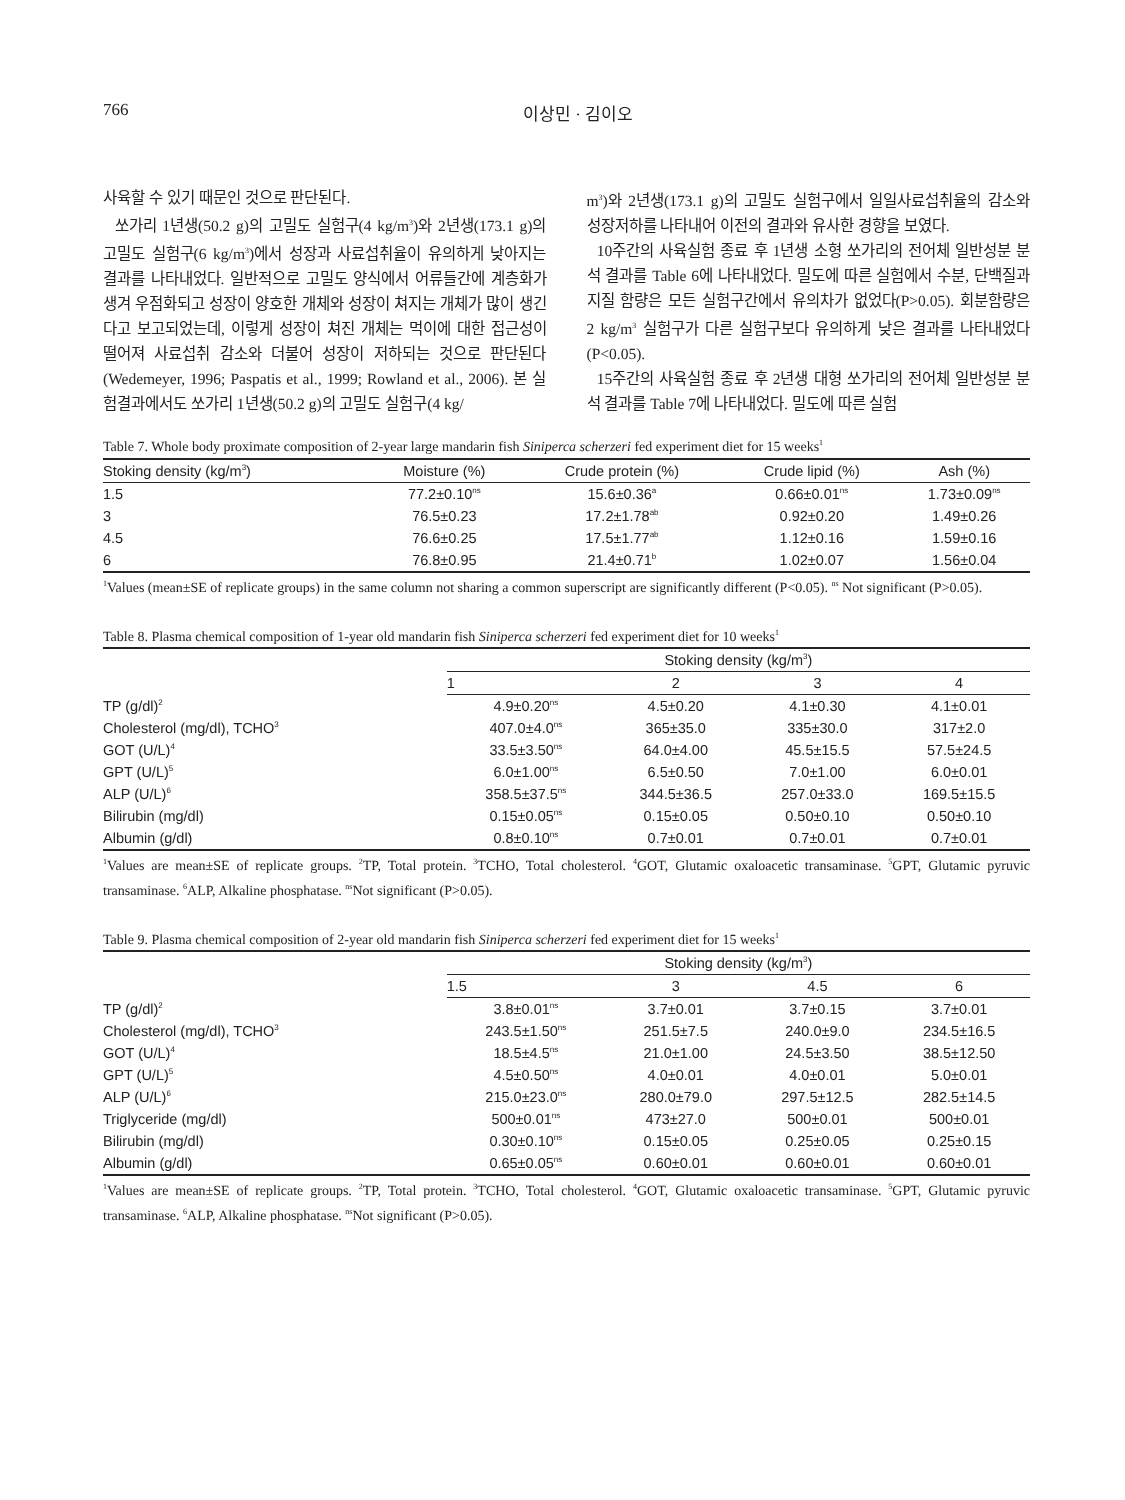766 이상민 · 김이오
사육할 수 있기 때문인 것으로 판단된다.
쏘가리 1년생(50.2 g)의 고밀도 실험구(4 kg/m<sup>3</sup>)와 2년생(173.1 g)의 고밀도 실험구(6 kg/m<sup>3</sup>)에서 성장과 사료섭취율이 유의하게 낮아지는 결과를 나타내었다. 일반적으로 고밀도 양식에서 어류들간에 계층화가 생겨 우점화되고 성장이 양호한 개체와 성장이 쳐지는 개체가 많이 생긴다고 보고되었는데, 이렇게 성장이 쳐진 개체는 먹이에 대한 접근성이 떨어져 사료섭취 감소와 더불어 성장이 저하되는 것으로 판단된다(Wedemeyer, 1996; Paspatis et al., 1999; Rowland et al., 2006). 본 실험결과에서도 쏘가리 1년생(50.2 g)의 고밀도 실험구(4 kg/
m<sup>3</sup>)와 2년생(173.1 g)의 고밀도 실험구에서 일일사료섭취율의 감소와 성장저하를 나타내어 이전의 결과와 유사한 경향을 보였다.
10주간의 사육실험 종료 후 1년생 소형 쏘가리의 전어체 일반성분 분석 결과를 Table 6에 나타내었다. 밀도에 따른 실험에서 수분, 단백질과 지질 함량은 모든 실험구간에서 유의차가 없었다(P>0.05). 회분함량은 2 kg/m<sup>3</sup> 실험구가 다른 실험구보다 유의하게 낮은 결과를 나타내었다(P<0.05).
15주간의 사육실험 종료 후 2년생 대형 쏘가리의 전어체 일반성분 분석 결과를 Table 7에 나타내었다. 밀도에 따른 실험
Table 7. Whole body proximate composition of 2-year large mandarin fish Siniperca scherzeri fed experiment diet for 15 weeks<sup>1</sup>
| Stoking density (kg/m<sup>3</sup>) | Moisture (%) | Crude protein (%) | Crude lipid (%) | Ash (%) |
| --- | --- | --- | --- | --- |
| 1.5 | 77.2±0.10<sup>ns</sup> | 15.6±0.36<sup>a</sup> | 0.66±0.01<sup>ns</sup> | 1.73±0.09<sup>ns</sup> |
| 3 | 76.5±0.23 | 17.2±1.78<sup>ab</sup> | 0.92±0.20 | 1.49±0.26 |
| 4.5 | 76.6±0.25 | 17.5±1.77<sup>ab</sup> | 1.12±0.16 | 1.59±0.16 |
| 6 | 76.8±0.95 | 21.4±0.71<sup>b</sup> | 1.02±0.07 | 1.56±0.04 |
<sup>1</sup> Values (mean±SE of replicate groups) in the same column not sharing a common superscript are significantly different (P<0.05). <sup>ns</sup> Not significant (P>0.05).
Table 8. Plasma chemical composition of 1-year old mandarin fish Siniperca scherzeri fed experiment diet for 10 weeks<sup>1</sup>
| | Stoking density (kg/m<sup>3</sup>) | | | |
| --- | --- | --- | --- | --- |
| | 1 | 2 | 3 | 4 |
| TP (g/dl)<sup>2</sup> | 4.9±0.20<sup>ns</sup> | 4.5±0.20 | 4.1±0.30 | 4.1±0.01 |
| Cholesterol (mg/dl), TCHO<sup>3</sup> | 407.0±4.0<sup>ns</sup> | 365±35.0 | 335±30.0 | 317±2.0 |
| GOT (U/L)<sup>4</sup> | 33.5±3.50<sup>ns</sup> | 64.0±4.00 | 45.5±15.5 | 57.5±24.5 |
| GPT (U/L)<sup>5</sup> | 6.0±1.00<sup>ns</sup> | 6.5±0.50 | 7.0±1.00 | 6.0±0.01 |
| ALP (U/L)<sup>6</sup> | 358.5±37.5<sup>ns</sup> | 344.5±36.5 | 257.0±33.0 | 169.5±15.5 |
| Bilirubin (mg/dl) | 0.15±0.05<sup>ns</sup> | 0.15±0.05 | 0.50±0.10 | 0.50±0.10 |
| Albumin (g/dl) | 0.8±0.10<sup>ns</sup> | 0.7±0.01 | 0.7±0.01 | 0.7±0.01 |
<sup>1</sup> Values are mean±SE of replicate groups. <sup>2</sup>TP, Total protein. <sup>3</sup>TCHO, Total cholesterol. <sup>4</sup>GOT, Glutamic oxaloacetic transaminase. <sup>5</sup>GPT, Glutamic pyruvic transaminase. <sup>6</sup>ALP, Alkaline phosphatase. <sup>ns</sup>Not significant (P>0.05).
Table 9. Plasma chemical composition of 2-year old mandarin fish Siniperca scherzeri fed experiment diet for 15 weeks<sup>1</sup>
| | Stoking density (kg/m<sup>3</sup>) | | | |
| --- | --- | --- | --- | --- |
| | 1.5 | 3 | 4.5 | 6 |
| TP (g/dl)<sup>2</sup> | 3.8±0.01<sup>ns</sup> | 3.7±0.01 | 3.7±0.15 | 3.7±0.01 |
| Cholesterol (mg/dl), TCHO<sup>3</sup> | 243.5±1.50<sup>ns</sup> | 251.5±7.5 | 240.0±9.0 | 234.5±16.5 |
| GOT (U/L)<sup>4</sup> | 18.5±4.5<sup>ns</sup> | 21.0±1.00 | 24.5±3.50 | 38.5±12.50 |
| GPT (U/L)<sup>5</sup> | 4.5±0.50<sup>ns</sup> | 4.0±0.01 | 4.0±0.01 | 5.0±0.01 |
| ALP (U/L)<sup>6</sup> | 215.0±23.0<sup>ns</sup> | 280.0±79.0 | 297.5±12.5 | 282.5±14.5 |
| Triglyceride (mg/dl) | 500±0.01<sup>ns</sup> | 473±27.0 | 500±0.01 | 500±0.01 |
| Bilirubin (mg/dl) | 0.30±0.10<sup>ns</sup> | 0.15±0.05 | 0.25±0.05 | 0.25±0.15 |
| Albumin (g/dl) | 0.65±0.05<sup>ns</sup> | 0.60±0.01 | 0.60±0.01 | 0.60±0.01 |
<sup>1</sup> Values are mean±SE of replicate groups. <sup>2</sup>TP, Total protein. <sup>3</sup>TCHO, Total cholesterol. <sup>4</sup>GOT, Glutamic oxaloacetic transaminase. <sup>5</sup>GPT, Glutamic pyruvic transaminase. <sup>6</sup>ALP, Alkaline phosphatase. <sup>ns</sup>Not significant (P>0.05).